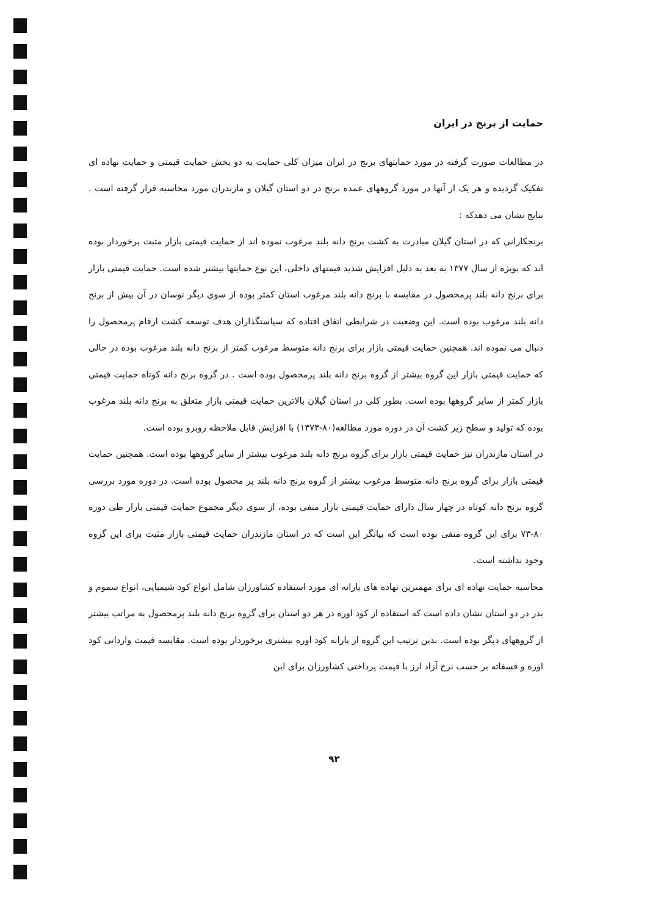حمایت از برنج در ایران
در مطالعات صورت گرفته در مورد حمایتهای برنج در ایران میزان کلی حمایت به دو بخش حمایت قیمتی و حمایت نهاده ای تفکیک گردیده و هر یک از آنها در مورد گروههای عمده برنج در دو استان گیلان و مازندران مورد محاسبه قرار گرفته است . نتایج نشان می دهدکه :
برنجکارانی که در استان گیلان مبادرت به کشت برنج دانه بلند مرغوب نموده اند از حمایت قیمتی بازار مثبت برخوردار بوده اند که بویژه از سال ۱۳۷۷ به بعد به دلیل افزایش شدید قیمتهای داخلی، این نوع حمایتها بیشتر شده است. حمایت قیمتی بازار برای برنج دانه بلند پرمحصول در مقایسه با برنج دانه بلند مرغوب استان کمتر بوده از سوی دیگر نوسان در آن بیش از برنج دانه بلند مرغوب بوده است. این وضعیت در شرایطی اتفاق افتاده که سیاستگذاران هدف توسعه کشت ارقام پرمحصول را دنبال می نموده اند. همچنین حمایت قیمتی بازار برای برنج دانه متوسط مرغوب کمتر از برنج دانه بلند مرغوب بوده در حالی که حمایت قیمتی بازار این گروه بیشتر از گروه برنج دانه بلند پرمحصول بوده است . در گروه برنج دانه کوتاه حمایت قیمتی بازار کمتر از سایر گروهها بوده است. بطور کلی در استان گیلان بالاترین حمایت قیمتی بازار متعلق به برنج دانه بلند مرغوب بوده که تولید و سطح زیر کشت آن در دوره مورد مطالعه(۸۰-۱۳۷۳) با افزایش قابل ملاحظه روبرو بوده است.
در استان مازندران نیز حمایت قیمتی بازار برای گروه برنج دانه بلند مرغوب بیشتر از سایر گروهها بوده است. همچنین حمایت قیمتی بازار برای گروه برنج دانه متوسط مرغوب بیشتر از گروه برنج دانه بلند پر محصول بوده است. در دوره مورد بررسی گروه برنج دانه کوتاه در چهار سال دارای حمایت قیمتی بازار منفی بوده، از سوی دیگر مجموع حمایت قیمتی بازار طی دوره ۸۰-۷۳ برای این گروه منفی بوده است که بیانگر این است که در استان مازندران حمایت قیمتی بازار مثبت برای این گروه وجود نداشته است.
محاسبه حمایت نهاده ای برای مهمترین نهاده های یارانه ای مورد استفاده کشاورزان شامل انواع کود شیمیایی، انواع سموم و بذر در دو استان نشان داده است که استفاده از کود اوره در هر دو استان برای گروه برنج دانه بلند پرمحصول به مراتب بیشتر از گروههای دیگر بوده است. بدین ترتیب این گروه از یارانه کود اوره بیشتری برخوردار بوده است. مقایسه قیمت وارداتی کود اوره و فسفاته بر حسب نرخ آزاد ارز با قیمت پرداختی کشاورزان برای این
۹۲